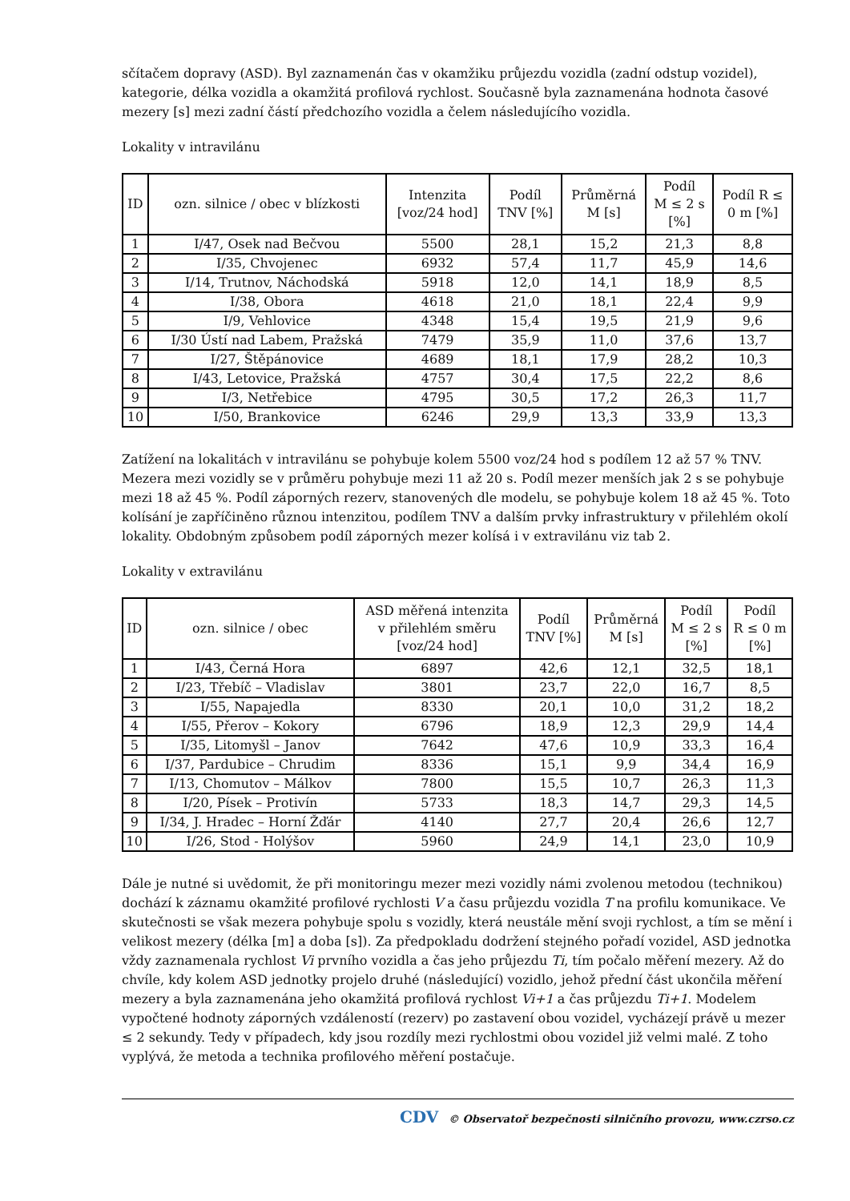sčítačem dopravy (ASD). Byl zaznamenán čas v okamžiku průjezdu vozidla (zadní odstup vozidel), kategorie, délka vozidla a okamžitá profilová rychlost. Současně byla zaznamenána hodnota časové mezery [s] mezi zadní částí předchozího vozidla a čelem následujícího vozidla.
Lokality v intravilánu
| ID | ozn. silnice / obec v blízkosti | Intenzita [voz/24 hod] | Podíl TNV [%] | Průměrná M [s] | Podíl M ≤ 2 s [%] | Podíl R ≤ 0 m [%] |
| --- | --- | --- | --- | --- | --- | --- |
| 1 | I/47, Osek nad Bečvou | 5500 | 28,1 | 15,2 | 21,3 | 8,8 |
| 2 | I/35, Chvojenec | 6932 | 57,4 | 11,7 | 45,9 | 14,6 |
| 3 | I/14, Trutnov, Náchodská | 5918 | 12,0 | 14,1 | 18,9 | 8,5 |
| 4 | I/38, Obora | 4618 | 21,0 | 18,1 | 22,4 | 9,9 |
| 5 | I/9, Vehlovice | 4348 | 15,4 | 19,5 | 21,9 | 9,6 |
| 6 | I/30 Ústí nad Labem, Pražská | 7479 | 35,9 | 11,0 | 37,6 | 13,7 |
| 7 | I/27, Štěpánovice | 4689 | 18,1 | 17,9 | 28,2 | 10,3 |
| 8 | I/43, Letovice, Pražská | 4757 | 30,4 | 17,5 | 22,2 | 8,6 |
| 9 | I/3, Netřebice | 4795 | 30,5 | 17,2 | 26,3 | 11,7 |
| 10 | I/50, Brankovice | 6246 | 29,9 | 13,3 | 33,9 | 13,3 |
Zatížení na lokalitách v intravilánu se pohybuje kolem 5500 voz/24 hod s podílem 12 až 57 % TNV. Mezera mezi vozidly se v průměru pohybuje mezi 11 až 20 s. Podíl mezer menších jak 2 s se pohybuje mezi 18 až 45 %. Podíl záporných rezerv, stanovených dle modelu, se pohybuje kolem 18 až 45 %. Toto kolísání je zapříčiněno různou intenzitou, podílem TNV a dalším prvky infrastruktury v přilehlém okolí lokality. Obdobným způsobem podíl záporných mezer kolísá i v extravilánu viz tab 2.
Lokality v extravilánu
| ID | ozn. silnice / obec | ASD měřená intenzita v přilehlém směru [voz/24 hod] | Podíl TNV [%] | Průměrná M [s] | Podíl M ≤ 2 s [%] | Podíl R ≤ 0 m [%] |
| --- | --- | --- | --- | --- | --- | --- |
| 1 | I/43, Černá Hora | 6897 | 42,6 | 12,1 | 32,5 | 18,1 |
| 2 | I/23, Třebíč – Vladislav | 3801 | 23,7 | 22,0 | 16,7 | 8,5 |
| 3 | I/55, Napajedla | 8330 | 20,1 | 10,0 | 31,2 | 18,2 |
| 4 | I/55, Přerov – Kokory | 6796 | 18,9 | 12,3 | 29,9 | 14,4 |
| 5 | I/35, Litomyšl – Janov | 7642 | 47,6 | 10,9 | 33,3 | 16,4 |
| 6 | I/37, Pardubice – Chrudim | 8336 | 15,1 | 9,9 | 34,4 | 16,9 |
| 7 | I/13, Chomutov – Málkov | 7800 | 15,5 | 10,7 | 26,3 | 11,3 |
| 8 | I/20, Písek – Protivín | 5733 | 18,3 | 14,7 | 29,3 | 14,5 |
| 9 | I/34, J. Hradec – Horní Žďár | 4140 | 27,7 | 20,4 | 26,6 | 12,7 |
| 10 | I/26, Stod - Holýšov | 5960 | 24,9 | 14,1 | 23,0 | 10,9 |
Dále je nutné si uvědomit, že při monitoringu mezer mezi vozidly námi zvolenou metodou (technikou) dochází k záznamu okamžité profilové rychlosti V a času průjezdu vozidla T na profilu komunikace. Ve skutečnosti se však mezera pohybuje spolu s vozidly, která neustále mění svoji rychlost, a tím se mění i velikost mezery (délka [m] a doba [s]). Za předpokladu dodržení stejného pořadí vozidel, ASD jednotka vždy zaznamenala rychlost Vi prvního vozidla a čas jeho průjezdu Ti, tím počalo měření mezery. Až do chvíle, kdy kolem ASD jednotky projelo druhé (následující) vozidlo, jehož přední část ukončila měření mezery a byla zaznamenána jeho okamžitá profilová rychlost Vi+1 a čas průjezdu Ti+1. Modelem vypočtené hodnoty záporných vzdáleností (rezerv) po zastavení obou vozidel, vycházejí právě u mezer ≤ 2 sekundy. Tedy v případech, kdy jsou rozdíly mezi rychlostmi obou vozidel již velmi malé. Z toho vyplývá, že metoda a technika profilového měření postačuje.
CDV © Observatoř bezpečnosti silničního provozu, www.czrso.cz